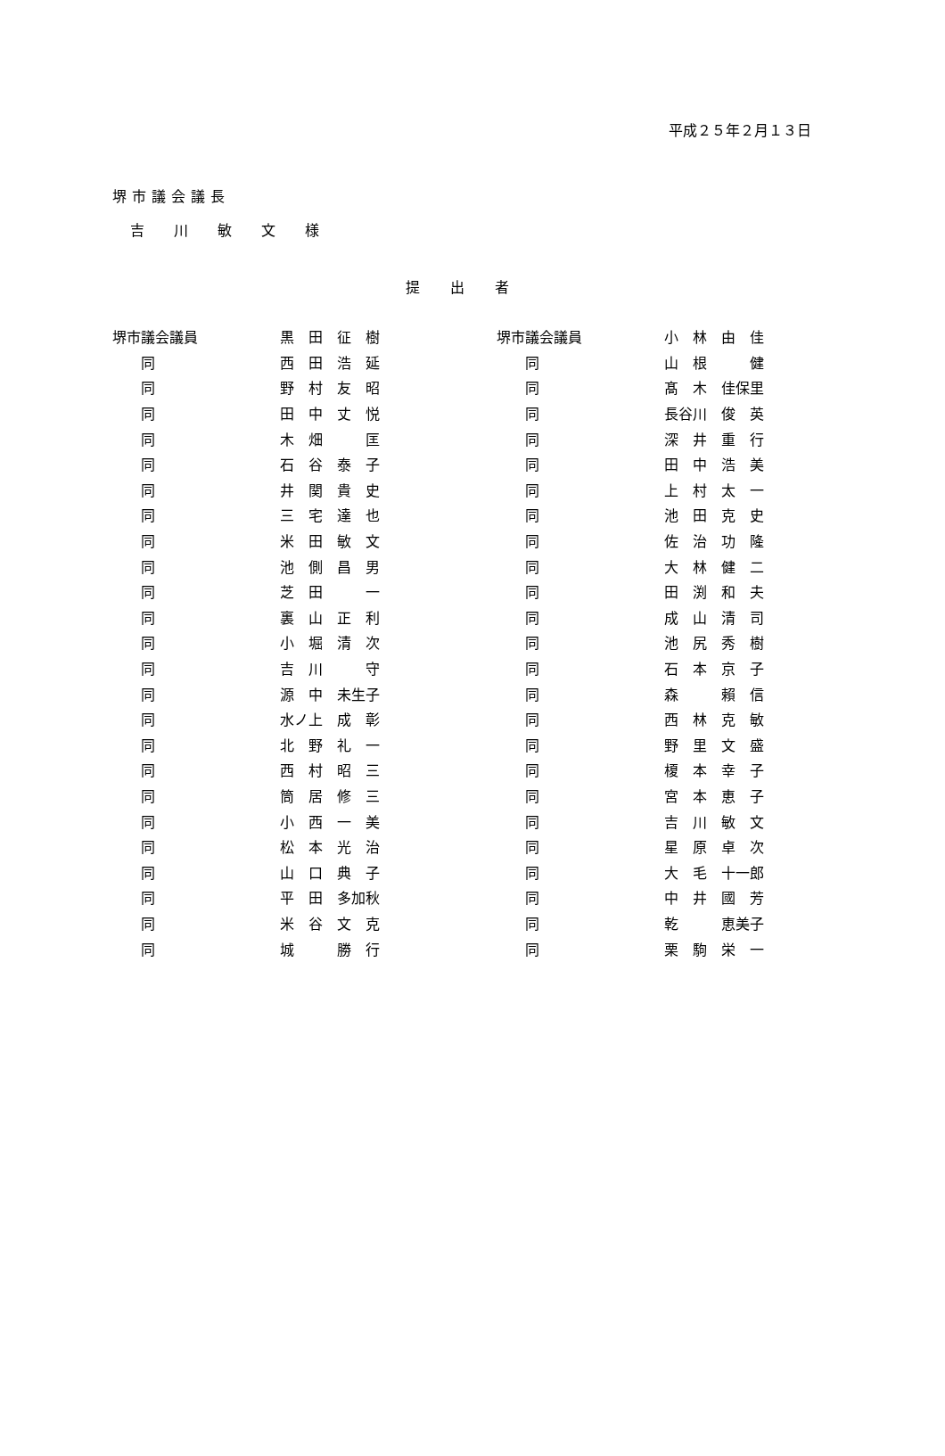平成２５年２月１３日
堺市議会議長
吉 川 敏 文 様
提出者
| 堺市議会議員 | 黒 田 征 樹 | 堺市議会議員 | 小 林 由 佳 |
| 同 | 西 田 浩 延 | 同 | 山 根 健 |
| 同 | 野 村 友 昭 | 同 | 髙 木 佳保里 |
| 同 | 田 中 丈 悦 | 同 | 長谷川 俊 英 |
| 同 | 木 畑 匡 | 同 | 深 井 重 行 |
| 同 | 石 谷 泰 子 | 同 | 田 中 浩 美 |
| 同 | 井 関 貴 史 | 同 | 上 村 太 一 |
| 同 | 三 宅 達 也 | 同 | 池 田 克 史 |
| 同 | 米 田 敏 文 | 同 | 佐 治 功 隆 |
| 同 | 池 側 昌 男 | 同 | 大 林 健 二 |
| 同 | 芝 田 一 | 同 | 田 渕 和 夫 |
| 同 | 裏 山 正 利 | 同 | 成 山 清 司 |
| 同 | 小 堀 清 次 | 同 | 池 尻 秀 樹 |
| 同 | 吉 川 守 | 同 | 石 本 京 子 |
| 同 | 源 中 未生子 | 同 | 森 賴 信 |
| 同 | 水ノ上 成 彰 | 同 | 西 林 克 敏 |
| 同 | 北 野 礼 一 | 同 | 野 里 文 盛 |
| 同 | 西 村 昭 三 | 同 | 榎 本 幸 子 |
| 同 | 筒 居 修 三 | 同 | 宮 本 恵 子 |
| 同 | 小 西 一 美 | 同 | 吉 川 敏 文 |
| 同 | 松 本 光 治 | 同 | 星 原 卓 次 |
| 同 | 山 口 典 子 | 同 | 大 毛 十一郎 |
| 同 | 平 田 多加秋 | 同 | 中 井 國 芳 |
| 同 | 米 谷 文 克 | 同 | 乾 恵美子 |
| 同 | 城 勝 行 | 同 | 栗 駒 栄 一 |